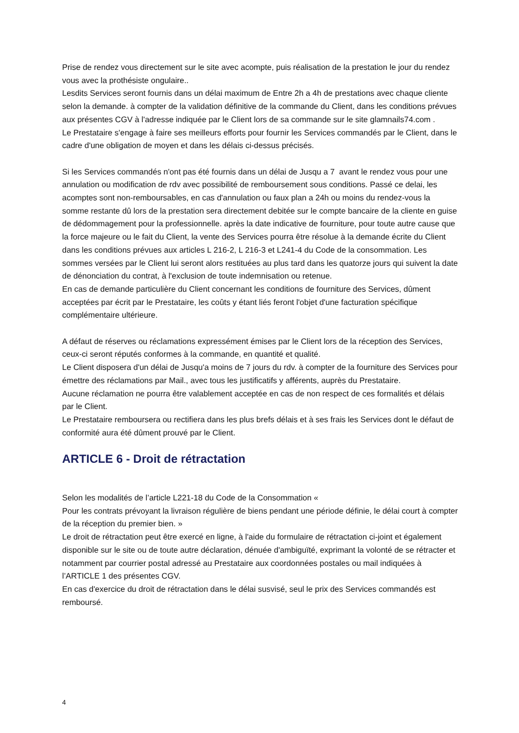Prise de rendez vous directement sur le site avec acompte, puis réalisation de la prestation le jour du rendez vous avec la prothésiste ongulaire..
Lesdits Services seront fournis dans un délai maximum de Entre 2h a 4h de prestations avec chaque cliente selon la demande. à compter de la validation définitive de la commande du Client, dans les conditions prévues aux présentes CGV à l'adresse indiquée par le Client lors de sa commande sur le site glamnails74.com .
Le Prestataire s'engage à faire ses meilleurs efforts pour fournir les Services commandés par le Client, dans le cadre d'une obligation de moyen et dans les délais ci-dessus précisés.
Si les Services commandés n'ont pas été fournis dans un délai de Jusqu a 7 avant le rendez vous pour une annulation ou modification de rdv avec possibilité de remboursement sous conditions. Passé ce delai, les acomptes sont non-remboursables, en cas d'annulation ou faux plan a 24h ou moins du rendez-vous la somme restante dû lors de la prestation sera directement debitée sur le compte bancaire de la cliente en guise de dédommagement pour la professionnelle. après la date indicative de fourniture, pour toute autre cause que la force majeure ou le fait du Client, la vente des Services pourra être résolue à la demande écrite du Client dans les conditions prévues aux articles L 216-2, L 216-3 et L241-4 du Code de la consommation. Les sommes versées par le Client lui seront alors restituées au plus tard dans les quatorze jours qui suivent la date de dénonciation du contrat, à l'exclusion de toute indemnisation ou retenue.
En cas de demande particulière du Client concernant les conditions de fourniture des Services, dûment acceptées par écrit par le Prestataire, les coûts y étant liés feront l'objet d'une facturation spécifique complémentaire ultérieure.
A défaut de réserves ou réclamations expressément émises par le Client lors de la réception des Services, ceux-ci seront réputés conformes à la commande, en quantité et qualité.
Le Client disposera d'un délai de Jusqu'a moins de 7 jours du rdv. à compter de la fourniture des Services pour émettre des réclamations par Mail., avec tous les justificatifs y afférents, auprès du Prestataire.
Aucune réclamation ne pourra être valablement acceptée en cas de non respect de ces formalités et délais par le Client.
Le Prestataire remboursera ou rectifiera dans les plus brefs délais et à ses frais les Services dont le défaut de conformité aura été dûment prouvé par le Client.
ARTICLE 6 - Droit de rétractation
Selon les modalités de l’article L221-18 du Code de la Consommation «
Pour les contrats prévoyant la livraison régulière de biens pendant une période définie, le délai court à compter de la réception du premier bien. »
Le droit de rétractation peut être exercé en ligne, à l'aide du formulaire de rétractation ci-joint et également disponible sur le site ou de toute autre déclaration, dénuée d'ambiguïté, exprimant la volonté de se rétracter et notamment par courrier postal adressé au Prestataire aux coordonnées postales ou mail indiquées à l’ARTICLE 1 des présentes CGV.
En cas d'exercice du droit de rétractation dans le délai susvisé, seul le prix des Services commandés est remboursé.
4